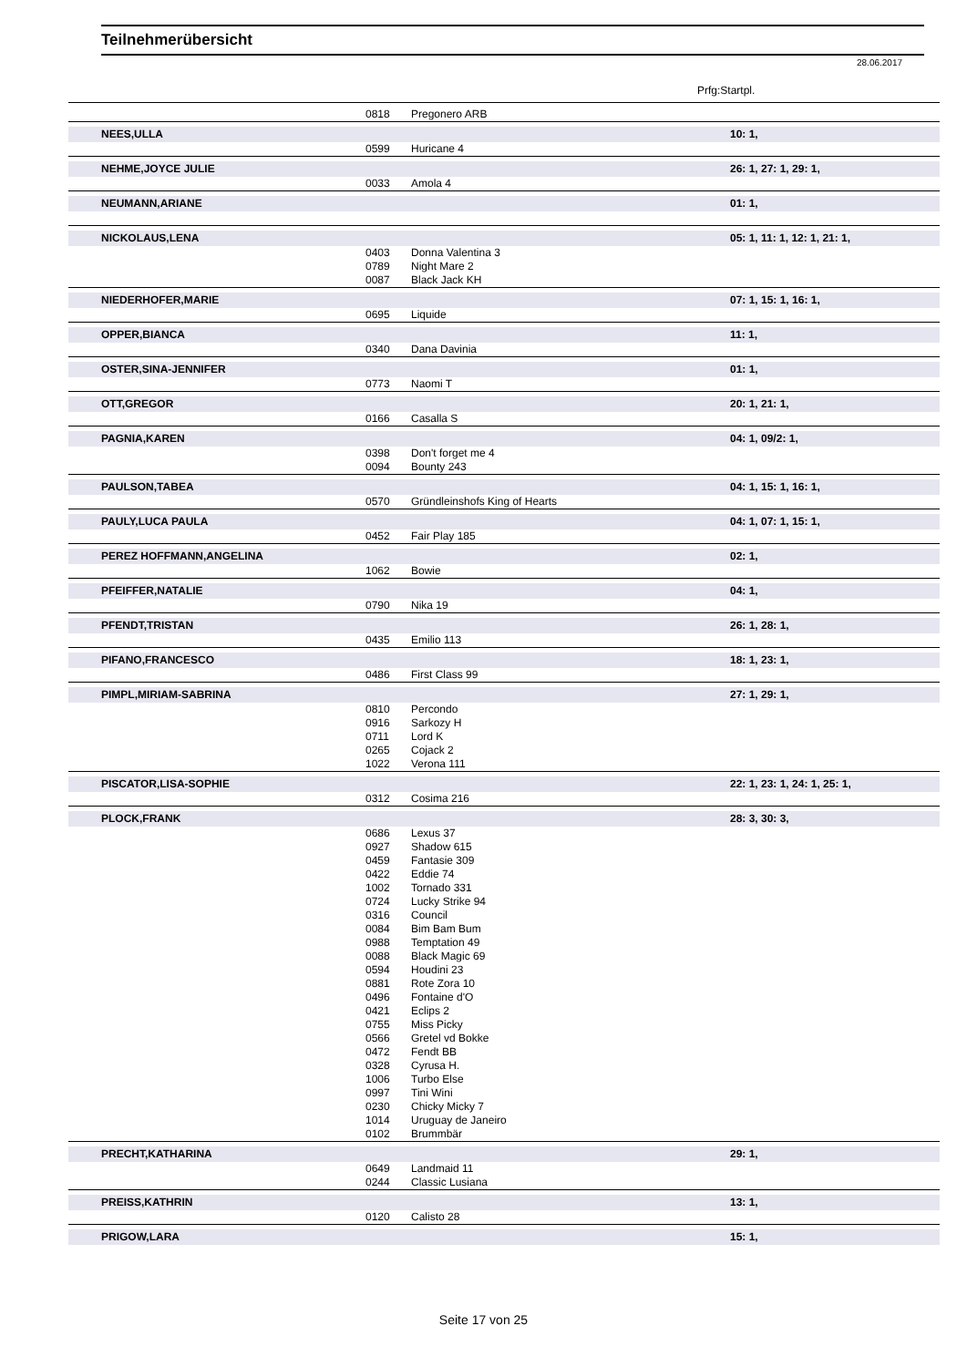Teilnehmerübersicht
28.06.2017
Prfg:Startpl.
| | 0818 | Pregonero ARB | |
| NEES,ULLA | | | 10: 1, |
| | 0599 | Huricane 4 | |
| NEHME,JOYCE JULIE | | | 26: 1, 27: 1, 29: 1, |
| | 0033 | Amola 4 | |
| NEUMANN,ARIANE | | | 01: 1, |
| NICKOLAUS,LENA | | | 05: 1, 11: 1, 12: 1, 21: 1, |
| | 0403 | Donna Valentina 3 | |
| | 0789 | Night Mare 2 | |
| | 0087 | Black Jack KH | |
| NIEDERHOFER,MARIE | | | 07: 1, 15: 1, 16: 1, |
| | 0695 | Liquide | |
| OPPER,BIANCA | | | 11: 1, |
| | 0340 | Dana Davinia | |
| OSTER,SINA-JENNIFER | | | 01: 1, |
| | 0773 | Naomi T | |
| OTT,GREGOR | | | 20: 1, 21: 1, |
| | 0166 | Casalla S | |
| PAGNIA,KAREN | | | 04: 1, 09/2: 1, |
| | 0398 | Don't forget me 4 | |
| | 0094 | Bounty 243 | |
| PAULSON,TABEA | | | 04: 1, 15: 1, 16: 1, |
| | 0570 | Gründleinshofs King of Hearts | |
| PAULY,LUCA PAULA | | | 04: 1, 07: 1, 15: 1, |
| | 0452 | Fair Play 185 | |
| PEREZ HOFFMANN,ANGELINA | | | 02: 1, |
| | 1062 | Bowie | |
| PFEIFFER,NATALIE | | | 04: 1, |
| | 0790 | Nika 19 | |
| PFENDT,TRISTAN | | | 26: 1, 28: 1, |
| | 0435 | Emilio 113 | |
| PIFANO,FRANCESCO | | | 18: 1, 23: 1, |
| | 0486 | First Class 99 | |
| PIMPL,MIRIAM-SABRINA | | | 27: 1, 29: 1, |
| | 0810 | Percondo | |
| | 0916 | Sarkozy H | |
| | 0711 | Lord K | |
| | 0265 | Cojack 2 | |
| | 1022 | Verona 111 | |
| PISCATOR,LISA-SOPHIE | | | 22: 1, 23: 1, 24: 1, 25: 1, |
| | 0312 | Cosima 216 | |
| PLOCK,FRANK | | | 28: 3, 30: 3, |
| | 0686 | Lexus 37 | |
| | 0927 | Shadow 615 | |
| | 0459 | Fantasie 309 | |
| | 0422 | Eddie 74 | |
| | 1002 | Tornado 331 | |
| | 0724 | Lucky Strike 94 | |
| | 0316 | Council | |
| | 0084 | Bim Bam Bum | |
| | 0988 | Temptation 49 | |
| | 0088 | Black Magic 69 | |
| | 0594 | Houdini 23 | |
| | 0881 | Rote Zora 10 | |
| | 0496 | Fontaine d'O | |
| | 0421 | Eclips 2 | |
| | 0755 | Miss Picky | |
| | 0566 | Gretel vd Bokke | |
| | 0472 | Fendt BB | |
| | 0328 | Cyrusa H. | |
| | 1006 | Turbo Else | |
| | 0997 | Tini Wini | |
| | 0230 | Chicky Micky 7 | |
| | 1014 | Uruguay de Janeiro | |
| | 0102 | Brummbär | |
| PRECHT,KATHARINA | | | 29: 1, |
| | 0649 | Landmaid 11 | |
| | 0244 | Classic Lusiana | |
| PREISS,KATHRIN | | | 13: 1, |
| | 0120 | Calisto 28 | |
| PRIGOW,LARA | | | 15: 1, |
Seite 17 von 25